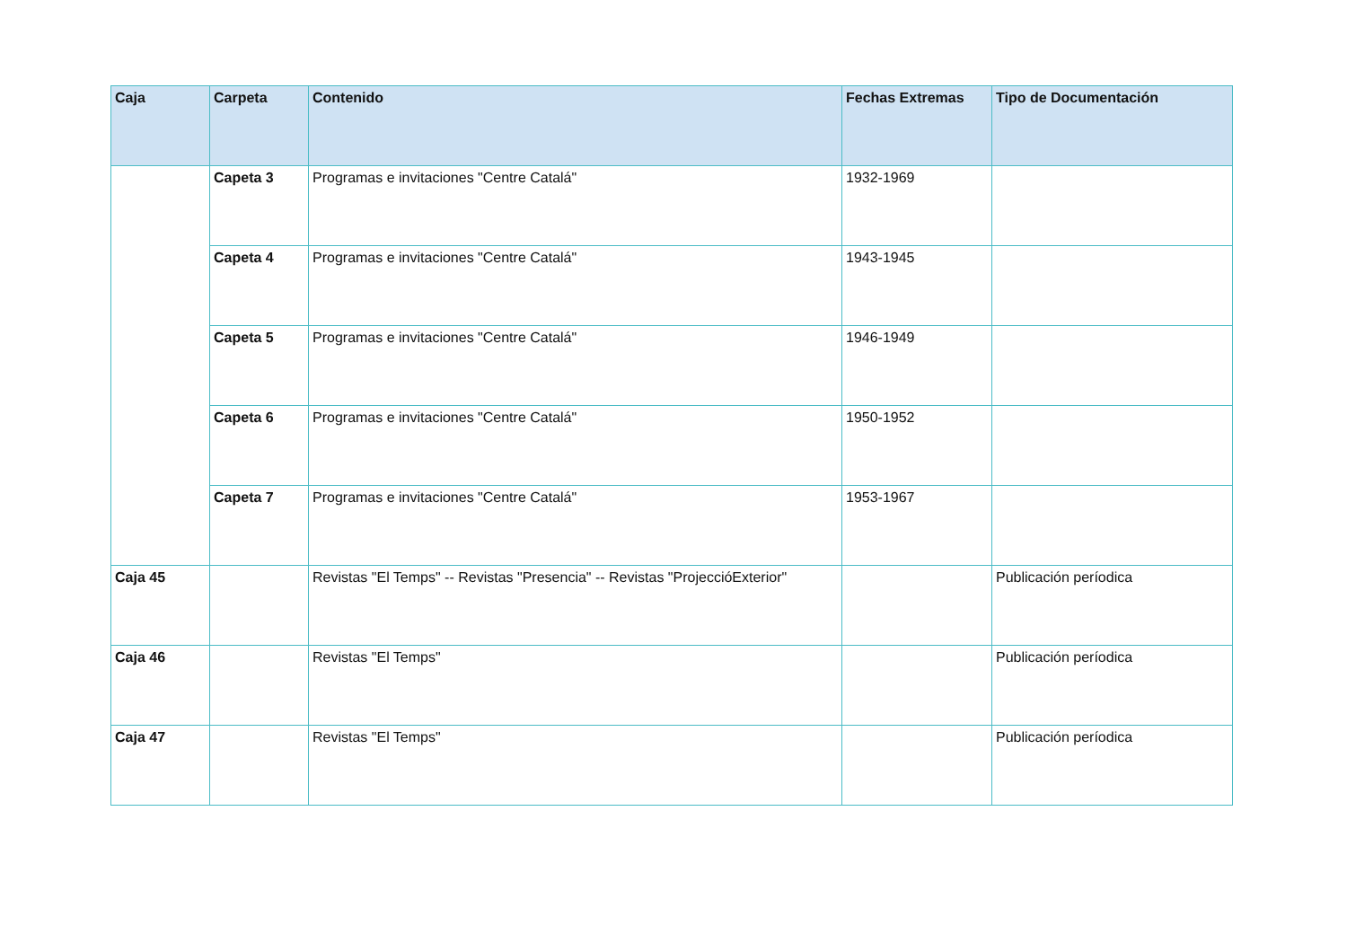| Caja | Carpeta | Contenido | Fechas Extremas | Tipo de Documentación |
| --- | --- | --- | --- | --- |
| | Capeta 3 | Programas e invitaciones "Centre Catalá" | 1932-1969 | |
| | Capeta 4 | Programas e invitaciones "Centre Catalá" | 1943-1945 | |
| | Capeta 5 | Programas e invitaciones "Centre Catalá" | 1946-1949 | |
| | Capeta 6 | Programas e invitaciones "Centre Catalá" | 1950-1952 | |
| | Capeta 7 | Programas e invitaciones "Centre Catalá" | 1953-1967 | |
| Caja 45 | | Revistas "El Temps" -- Revistas "Presencia" -- Revistas "ProjeccióExterior" | | Publicación períodica |
| Caja 46 | | Revistas "El Temps" | | Publicación períodica |
| Caja 47 | | Revistas "El Temps" | | Publicación períodica |